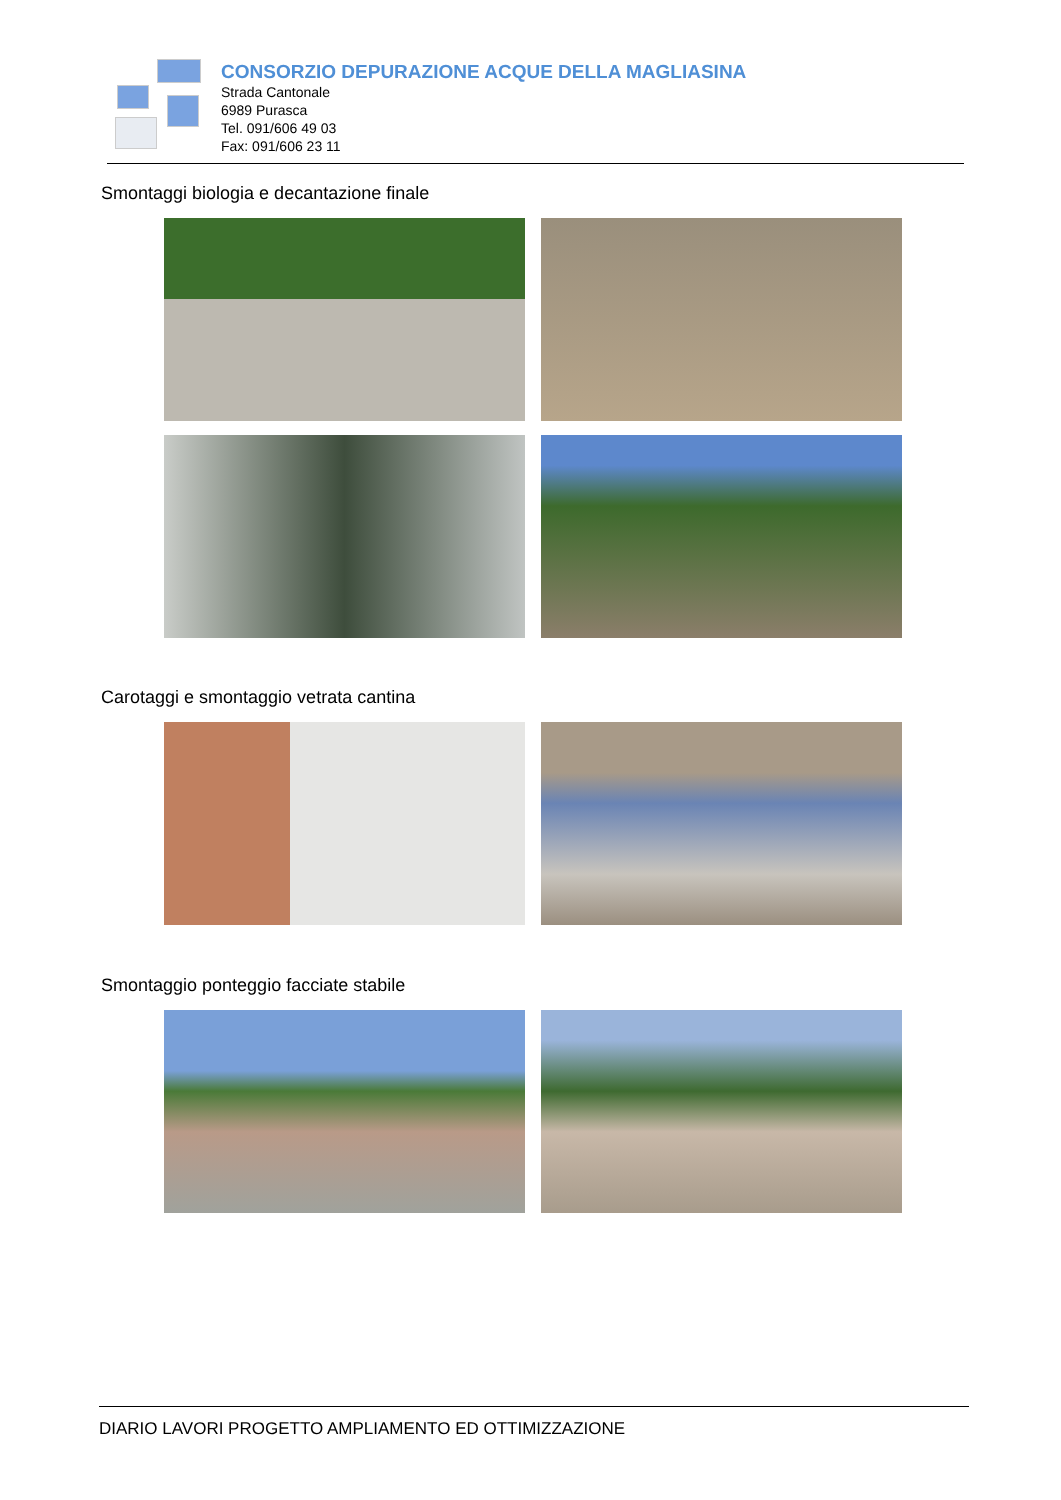CONSORZIO DEPURAZIONE ACQUE DELLA MAGLIASINA
Strada Cantonale
6989 Purasca
Tel. 091/606 49 03
Fax: 091/606 23 11
Smontaggi biologia e decantazione finale
Carotaggi e smontaggio vetrata cantina
Smontaggio ponteggio facciate stabile
DIARIO LAVORI PROGETTO AMPLIAMENTO ED OTTIMIZZAZIONE